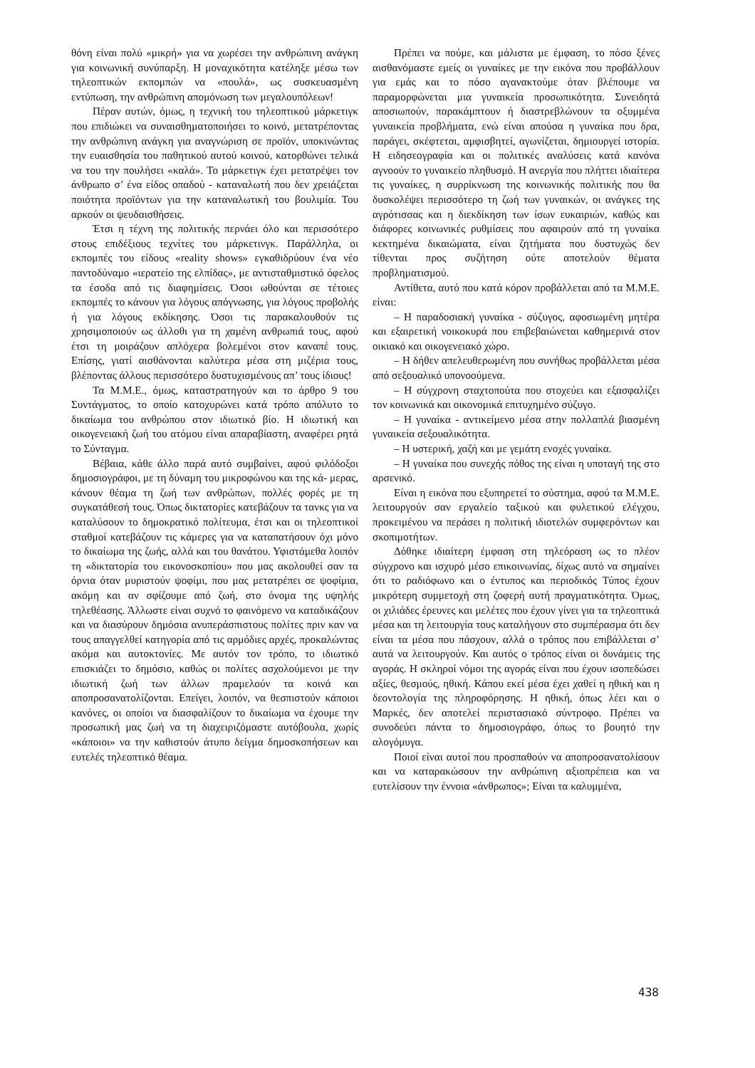θόνη είναι πολύ «μικρή» για να χωρέσει την ανθρώπινη ανάγκη για κοινωνική συνύπαρξη. Η μοναχικότητα κατέληξε μέσω των τηλεοπτικών εκπομπών να «πουλά», ως συσκευασμένη εντύπωση, την ανθρώπινη απομόνωση των μεγαλουπόλεων!
Πέραν αυτών, όμως, η τεχνική του τηλεοπτικού μάρκετιγκ που επιδιώκει να συναισθηματοποιήσει το κοινό, μετατρέποντας την ανθρώπινη ανάγκη για αναγνώριση σε προϊόν, υποκινώντας την ευαισθησία του παθητικού αυτού κοινού, κατορθώνει τελικά να του την πουλήσει «καλά». Το μάρκετιγκ έχει μετατρέψει τον άνθρωπο σ’ ένα είδος οπαδού - καταναλωτή που δεν χρειάζεται ποιότητα προϊόντων για την καταναλωτική του βουλιμία. Του αρκούν οι ψευδαισθήσεις.
Έτσι η τέχνη της πολιτικής περνάει όλο και περισσότερο στους επιδέξιους τεχνίτες του μάρκετινγκ. Παράλληλα, οι εκπομπές του είδους «reality shows» εγκαθιδρύουν ένα νέο παντοδύναμο «ιερατείο της ελπίδας», με αντισταθμιστικό όφελος τα έσοδα από τις διαφημίσεις. Όσοι ωθούνται σε τέτοιες εκπομπές το κάνουν για λόγους απόγνωσης, για λόγους προβολής ή για λόγους εκδίκησης. Όσοι τις παρακαλουθούν τις χρησιμοποιούν ως άλλοθι για τη χαμένη ανθρωπιά τους, αφού έτσι τη μοιράζουν απλόχερα βολεμένοι στον καναπέ τους. Επίσης, γιατί αισθάνονται καλύτερα μέσα στη μιζέρια τους, βλέποντας άλλους περισσότερο δυστυχισμένους απ’ τους ίδιους!
Τα Μ.Μ.Ε., όμως, καταστρατηγούν και το άρθρο 9 του Συντάγματος, το οποίο κατοχυρώνει κατά τρόπο απόλυτο το δικαίωμα του ανθρώπου στον ιδιωτικό βίο. Η ιδιωτική και οικογενειακή ζωή του ατόμου είναι απαραβίαστη, αναφέρει ρητά το Σύνταγμα.
Βέβαια, κάθε άλλο παρά αυτό συμβαίνει, αφού φιλόδοξοι δημοσιογράφοι, με τη δύναμη του μικροφώνου και της κά- μερας, κάνουν θέαμα τη ζωή των ανθρώπων, πολλές φορές με τη συγκατάθεσή τους. Όπως δικτατορίες κατεβάζουν τα τανκς για να καταλύσουν το δημοκρατικό πολίτευμα, έτσι και οι τηλεοπτικοί σταθμοί κατεβάζουν τις κάμερες για να καταπατήσουν όχι μόνο το δικαίωμα της ζωής, αλλά και του θανάτου. Υφιστάμεθα λοιπόν τη «δικτατορία του εικονοσκοπίου» που μας ακολουθεί σαν τα όρνια όταν μυριστούν ψοφίμι, που μας μετατρέπει σε ψοφίμια, ακόμη και αν σφίζουμε από ζωή, στο όνομα της υψηλής τηλεθέασης. Άλλωστε είναι συχνό το φαινόμενο να καταδικάζουν και να διασύρουν δημόσια ανυπεράσπιστους πολίτες πριν καν να τους απαγγελθεί κατηγορία από τις αρμόδιες αρχές, προκαλώντας ακόμα και αυτοκτονίες. Με αυτόν τον τρόπο, το ιδιωτικό επισκιάζει το δημόσιο, καθώς οι πολίτες ασχολούμενοι με την ιδιωτική ζωή των άλλων πραμελούν τα κοινά και αποπροσανατολίζονται. Επείγει, λοιπόν, να θεσπιστούν κάποιοι κανόνες, οι οποίοι να διασφαλίζουν το δικαίωμα να έχουμε την προσωπική μας ζωή να τη διαχειριζόμαστε αυτόβουλα, χωρίς «κάποιοι» να την καθιστούν άτυπο δείγμα δημοσκοπήσεων και ευτελές τηλεοπτικό θέαμα.
Πρέπει να πούμε, και μάλιστα με έμφαση, το πόσο ξένες αισθανόμαστε εμείς οι γυναίκες με την εικόνα που προβάλλουν για εμάς και το πόσο αγανακτούμε όταν βλέπουμε να παραμορφώνεται μια γυναικεία προσωπικότητα. Συνειδητά αποσιωπούν, παρακάμπτουν ή διαστρεβλώνουν τα οξυμμένα γυναικεία προβλήματα, ενώ είναι απούσα η γυναίκα που δρα, παράγει, σκέφτεται, αμφισβητεί, αγωνίζεται, δημιουργεί ιστορία. Η ειδησεογραφία και οι πολιτικές αναλύσεις κατά κανόνα αγνοούν το γυναικείο πληθυσμό. Η ανεργία που πλήττει ιδιαίτερα τις γυναίκες, η συρρίκνωση της κοινωνικής πολιτικής που θα δυσκολέψει περισσότερο τη ζωή των γυναικών, οι ανάγκες της αγρότισσας και η διεκδίκηση των ίσων ευκαιριών, καθώς και διάφορες κοινωνικές ρυθμίσεις που αφαιρούν από τη γυναίκα κεκτημένα δικαιώματα, είναι ζητήματα που δυστυχώς δεν τίθενται προς συζήτηση ούτε αποτελούν θέματα προβληματισμού.
Αντίθετα, αυτό που κατά κόρον προβάλλεται από τα Μ.Μ.Ε. είναι:
– Η παραδοσιακή γυναίκα - σύζυγος, αφοσιωμένη μητέρα και εξαιρετική νοικοκυρά που επιβεβαιώνεται καθημερινά στον οικιακό και οικογενειακό χώρο.
– Η δήθεν απελευθερωμένη που συνήθως προβάλλεται μέσα από σεξουαλικό υπονοούμενα.
– Η σύγχρονη σταχτοπούτα που στοχεύει και εξασφαλίζει τον κοινωνικά και οικονομικά επιτυχημένο σύζυγο.
– Η γυναίκα - αντικείμενο μέσα στην πολλαπλά βιασμένη γυναικεία σεξουαλικότητα.
– Η υστερική, χαζή και με γεμάτη ενοχές γυναίκα.
– Η γυναίκα που συνεχής πόθος της είναι η υποταγή της στο αρσενικό.
Είναι η εικόνα που εξυπηρετεί το σύστημα, αφού τα Μ.Μ.Ε. λειτουργούν σαν εργαλείο ταξικού και φυλετικού ελέγχου, προκειμένου να περάσει η πολιτική ιδιοτελών συμφερόντων και σκοπιμοτήτων.
Δόθηκε ιδιαίτερη έμφαση στη τηλεόραση ως το πλέον σύγχρονο και ισχυρό μέσο επικοινωνίας, δίχως αυτό να σημαίνει ότι το ραδιόφωνο και ο έντυπος και περιοδικός Τύπος έχουν μικρότερη συμμετοχή στη ζοφερή αυτή πραγματικότητα. Όμως, οι χιλιάδες έρευνες και μελέτες που έχουν γίνει για τα τηλεοπτικά μέσα και τη λειτουργία τους καταλήγουν στο συμπέρασμα ότι δεν είναι τα μέσα που πάσχουν, αλλά ο τρόπος που επιβάλλεται σ’ αυτά να λειτουργούν. Και αυτός ο τρόπος είναι οι δυνάμεις της αγοράς. Η σκληροί νόμοι της αγοράς είναι που έχουν ισοπεδώσει αξίες, θεσμούς, ηθική. Κάπου εκεί μέσα έχει χαθεί η ηθική και η δεοντολογία της πληροφόρησης. Η ηθική, όπως λέει και ο Μαρκές, δεν αποτελεί περιστασιακό σύντροφο. Πρέπει να συνοδεύει πάντα το δημοσιογράφο, όπως το βουητό την αλογόμυγα.
Ποιοί είναι αυτοί που προσπαθούν να αποπροσανατολίσουν και να καταρακώσουν την ανθρώπινη αξιοπρέπεια και να ευτελίσουν την έννοια «άνθρωπος»; Είναι τα καλυμμένα,
438